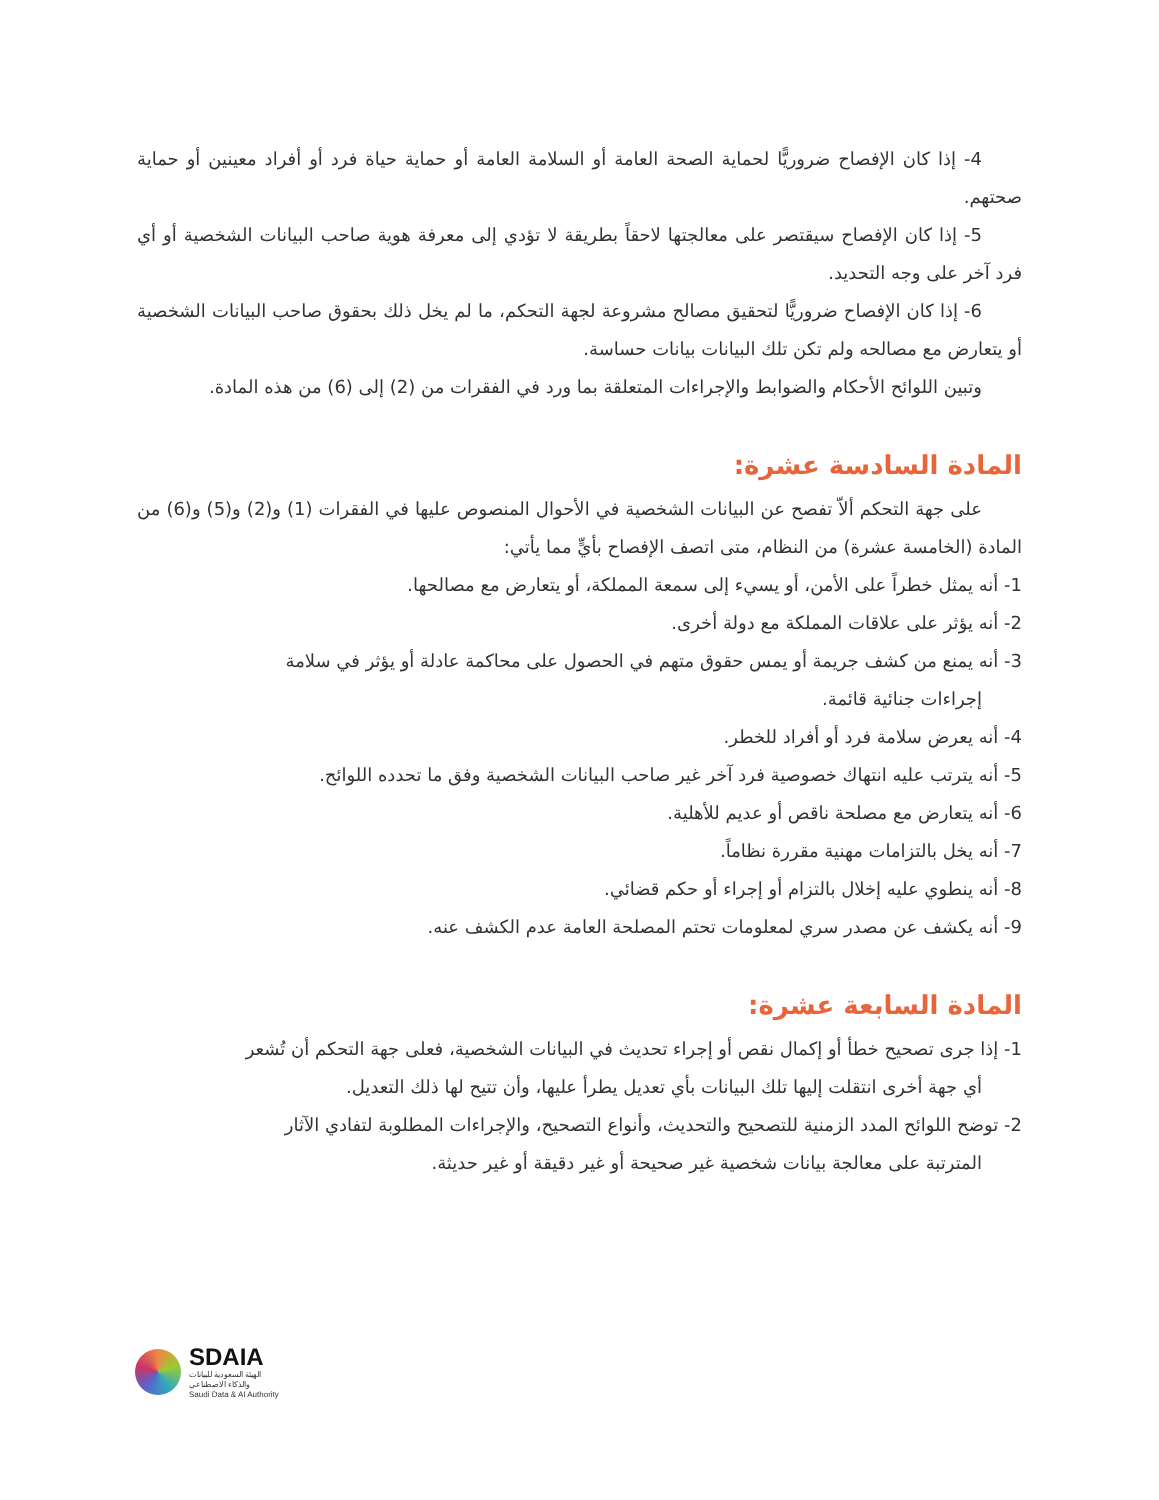4- إذا كان الإفصاح ضروريًّا لحماية الصحة العامة أو السلامة العامة أو حماية حياة فرد أو أفراد معينين أو حماية صحتهم.
5- إذا كان الإفصاح سيقتصر على معالجتها لاحقاً بطريقة لا تؤدي إلى معرفة هوية صاحب البيانات الشخصية أو أي فرد آخر على وجه التحديد.
6- إذا كان الإفصاح ضروريًّا لتحقيق مصالح مشروعة لجهة التحكم، ما لم يخل ذلك بحقوق صاحب البيانات الشخصية أو يتعارض مع مصالحه ولم تكن تلك البيانات بيانات حساسة.
وتبين اللوائح الأحكام والضوابط والإجراءات المتعلقة بما ورد في الفقرات من (2) إلى (6) من هذه المادة.
المادة السادسة عشرة:
على جهة التحكم ألاّ تفصح عن البيانات الشخصية في الأحوال المنصوص عليها في الفقرات (1) و(2) و(5) و(6) من المادة (الخامسة عشرة) من النظام، متى اتصف الإفصاح بأيٍّ مما يأتي:
1- أنه يمثل خطراً على الأمن، أو يسيء إلى سمعة المملكة، أو يتعارض مع مصالحها.
2- أنه يؤثر على علاقات المملكة مع دولة أخرى.
3- أنه يمنع من كشف جريمة أو يمس حقوق متهم في الحصول على محاكمة عادلة أو يؤثر في سلامة
إجراءات جنائية قائمة.
4- أنه يعرض سلامة فرد أو أفراد للخطر.
5- أنه يترتب عليه انتهاك خصوصية فرد آخر غير صاحب البيانات الشخصية وفق ما تحدده اللوائح.
6- أنه يتعارض مع مصلحة ناقص أو عديم للأهلية.
7- أنه يخل بالتزامات مهنية مقررة نظاماً.
8- أنه ينطوي عليه إخلال بالتزام أو إجراء أو حكم قضائي.
9- أنه يكشف عن مصدر سري لمعلومات تحتم المصلحة العامة عدم الكشف عنه.
المادة السابعة عشرة:
1- إذا جرى تصحيح خطأ أو إكمال نقص أو إجراء تحديث في البيانات الشخصية، فعلى جهة التحكم أن تُشعر
أي جهة أخرى انتقلت إليها تلك البيانات بأي تعديل يطرأ عليها، وأن تتيح لها ذلك التعديل.
2- توضح اللوائح المدد الزمنية للتصحيح والتحديث، وأنواع التصحيح، والإجراءات المطلوبة لتفادي الآثار
المترتبة على معالجة بيانات شخصية غير صحيحة أو غير دقيقة أو غير حديثة.
SDAIA
الهيئة السعودية للبيانات
والذكاء الاصطناعي
Saudi Data & AI Authority